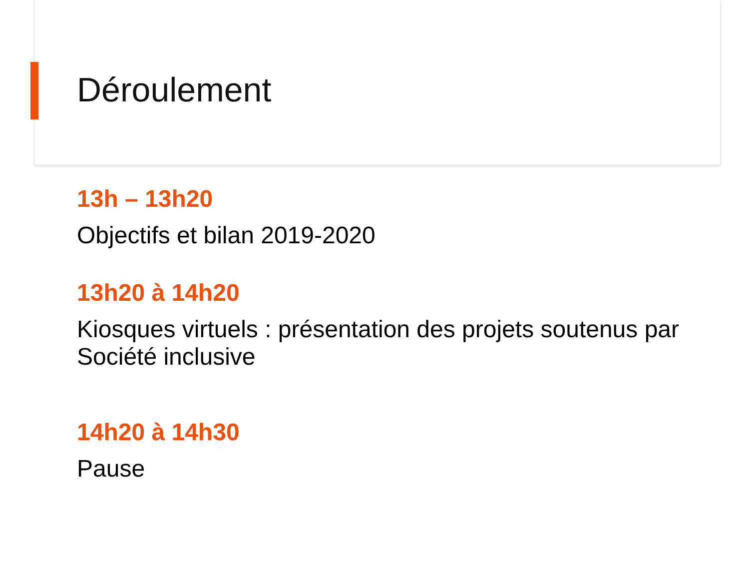Déroulement
13h – 13h20
Objectifs et bilan 2019-2020
13h20 à 14h20
Kiosques virtuels : présentation des projets soutenus par Société inclusive
14h20 à 14h30
Pause